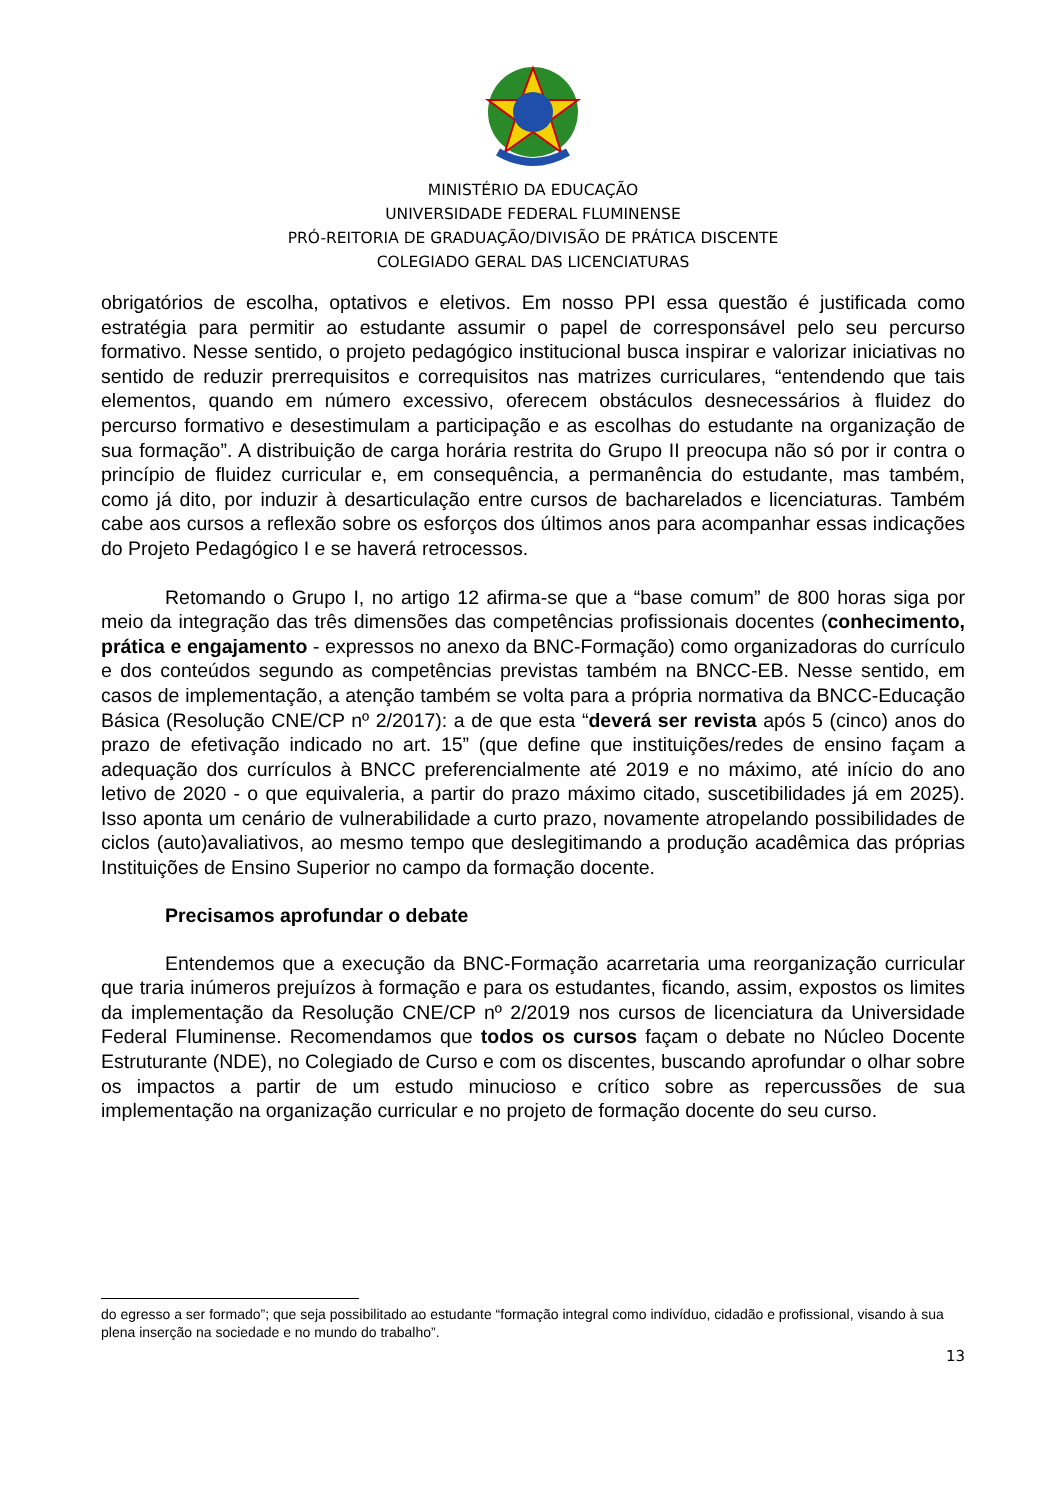MINISTÉRIO DA EDUCAÇÃO
UNIVERSIDADE FEDERAL FLUMINENSE
PRÓ-REITORIA DE GRADUAÇÃO/DIVISÃO DE PRÁTICA DISCENTE
COLEGIADO GERAL DAS LICENCIATURAS
obrigatórios de escolha, optativos e eletivos. Em nosso PPI essa questão é justificada como estratégia para permitir ao estudante assumir o papel de corresponsável pelo seu percurso formativo. Nesse sentido, o projeto pedagógico institucional busca inspirar e valorizar iniciativas no sentido de reduzir prerrequisitos e correquisitos nas matrizes curriculares, “entendendo que tais elementos, quando em número excessivo, oferecem obstáculos desnecessários à fluidez do percurso formativo e desestimulam a participação e as escolhas do estudante na organização de sua formação”. A distribuição de carga horária restrita do Grupo II preocupa não só por ir contra o princípio de fluidez curricular e, em consequência, a permanência do estudante, mas também, como já dito, por induzir à desarticulação entre cursos de bacharelados e licenciaturas. Também cabe aos cursos a reflexão sobre os esforços dos últimos anos para acompanhar essas indicações do Projeto Pedagógico I e se haverá retrocessos.
Retomando o Grupo I, no artigo 12 afirma-se que a “base comum” de 800 horas siga por meio da integração das três dimensões das competências profissionais docentes (conhecimento, prática e engajamento - expressos no anexo da BNC-Formação) como organizadoras do currículo e dos conteúdos segundo as competências previstas também na BNCC-EB. Nesse sentido, em casos de implementação, a atenção também se volta para a própria normativa da BNCC-Educação Básica (Resolução CNE/CP nº 2/2017): a de que esta “deverá ser revista após 5 (cinco) anos do prazo de efetivação indicado no art. 15” (que define que instituições/redes de ensino façam a adequação dos currículos à BNCC preferencialmente até 2019 e no máximo, até início do ano letivo de 2020 - o que equivaleria, a partir do prazo máximo citado, suscetibilidades já em 2025). Isso aponta um cenário de vulnerabilidade a curto prazo, novamente atropelando possibilidades de ciclos (auto)avaliativos, ao mesmo tempo que deslegitimando a produção acadêmica das próprias Instituições de Ensino Superior no campo da formação docente.
Precisamos aprofundar o debate
Entendemos que a execução da BNC-Formação acarretaria uma reorganização curricular que traria inúmeros prejuízos à formação e para os estudantes, ficando, assim, expostos os limites da implementação da Resolução CNE/CP nº 2/2019 nos cursos de licenciatura da Universidade Federal Fluminense. Recomendamos que todos os cursos façam o debate no Núcleo Docente Estruturante (NDE), no Colegiado de Curso e com os discentes, buscando aprofundar o olhar sobre os impactos a partir de um estudo minucioso e crítico sobre as repercussões de sua implementação na organização curricular e no projeto de formação docente do seu curso.
do egresso a ser formado”; que seja possibilitado ao estudante “formação integral como indivíduo, cidadão e profissional, visando à sua plena inserção na sociedade e no mundo do trabalho”.
13